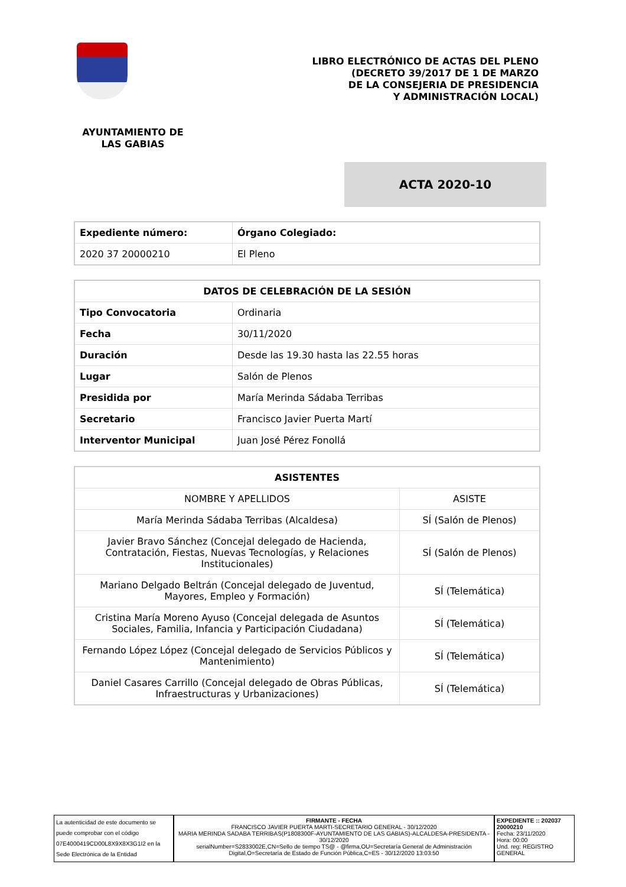LIBRO ELECTRÓNICO DE ACTAS DEL PLENO
(DECRETO 39/2017 DE 1 DE MARZO
DE LA CONSEJERIA DE PRESIDENCIA
Y ADMINISTRACIÓN LOCAL)
AYUNTAMIENTO DE LAS GABIAS
ACTA 2020-10
| Expediente número: | Órgano Colegiado: |
| --- | --- |
| 2020 37 20000210 | El Pleno |
| DATOS DE CELEBRACIÓN DE LA SESIÓN | |
| --- | --- |
| Tipo Convocatoria | Ordinaria |
| Fecha | 30/11/2020 |
| Duración | Desde las 19.30 hasta las 22.55 horas |
| Lugar | Salón de Plenos |
| Presidida por | María Merinda Sádaba Terribas |
| Secretario | Francisco Javier Puerta Martí |
| Interventor Municipal | Juan José Pérez Fonollá |
| ASISTENTES | |
| --- | --- |
| NOMBRE Y APELLIDOS | ASISTE |
| María Merinda Sádaba Terribas (Alcaldesa) | SÍ (Salón de Plenos) |
| Javier Bravo Sánchez (Concejal delegado de Hacienda, Contratación, Fiestas, Nuevas Tecnologías, y Relaciones Institucionales) | SÍ (Salón de Plenos) |
| Mariano Delgado Beltrán (Concejal delegado de Juventud, Mayores, Empleo y Formación) | SÍ (Telemática) |
| Cristina María Moreno Ayuso (Concejal delegada de Asuntos Sociales, Familia, Infancia y Participación Ciudadana) | SÍ (Telemática) |
| Fernando López López (Concejal delegado de Servicios Públicos y Mantenimiento) | SÍ (Telemática) |
| Daniel Casares Carrillo (Concejal delegado de Obras Públicas, Infraestructuras y Urbanizaciones) | SÍ (Telemática) |
La autenticidad de este documento se puede comprobar con el código 07E4000419CD00L8X9X8X3G1I2 en la Sede Electrónica de la Entidad
FIRMANTE - FECHA
FRANCISCO JAVIER PUERTA MARTI-SECRETARIO GENERAL - 30/12/2020
MARIA MERINDA SADABA TERRIBAS(P1808300F-AYUNTAMIENTO DE LAS GABIAS)-ALCALDESA-PRESIDENTA - 30/12/2020
serialNumber=S2833002E,CN=Sello de tiempo TS@ - @firma,OU=Secretaría General de Administración Digital,O=Secretaría de Estado de Función Pública,C=ES - 30/12/2020 13:03:50
EXPEDIENTE :: 202037 20000210
Fecha: 23/11/2020
Hora: 00:00
Und. reg: REGISTRO GENERAL